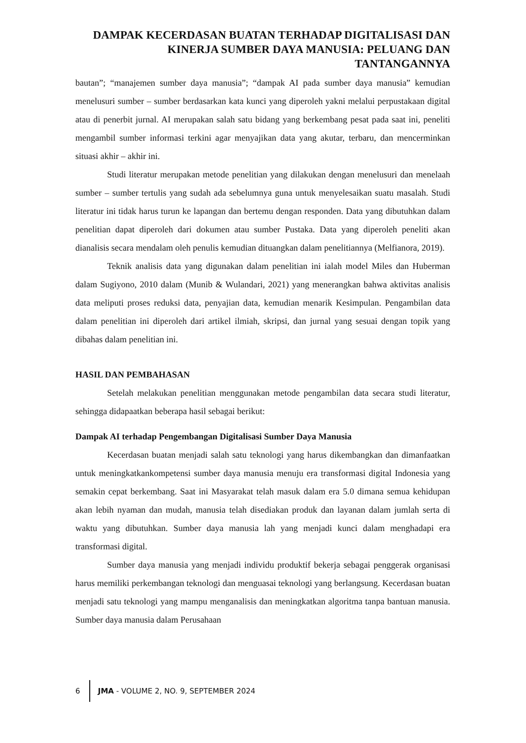DAMPAK KECERDASAN BUATAN TERHADAP DIGITALISASI DAN KINERJA SUMBER DAYA MANUSIA: PELUANG DAN TANTANGANNYA
bautan”; “manajemen sumber daya manusia”; “dampak AI pada sumber daya manusia” kemudian menelusuri sumber – sumber berdasarkan kata kunci yang diperoleh yakni melalui perpustakaan digital atau di penerbit jurnal. AI merupakan salah satu bidang yang berkembang pesat pada saat ini, peneliti mengambil sumber informasi terkini agar menyajikan data yang akutar, terbaru, dan mencerminkan situasi akhir – akhir ini.
Studi literatur merupakan metode penelitian yang dilakukan dengan menelusuri dan menelaah sumber – sumber tertulis yang sudah ada sebelumnya guna untuk menyelesaikan suatu masalah. Studi literatur ini tidak harus turun ke lapangan dan bertemu dengan responden. Data yang dibutuhkan dalam penelitian dapat diperoleh dari dokumen atau sumber Pustaka. Data yang diperoleh peneliti akan dianalisis secara mendalam oleh penulis kemudian dituangkan dalam penelitiannya (Melfianora, 2019).
Teknik analisis data yang digunakan dalam penelitian ini ialah model Miles dan Huberman dalam Sugiyono, 2010 dalam (Munib & Wulandari, 2021) yang menerangkan bahwa aktivitas analisis data meliputi proses reduksi data, penyajian data, kemudian menarik Kesimpulan. Pengambilan data dalam penelitian ini diperoleh dari artikel ilmiah, skripsi, dan jurnal yang sesuai dengan topik yang dibahas dalam penelitian ini.
HASIL DAN PEMBAHASAN
Setelah melakukan penelitian menggunakan metode pengambilan data secara studi literatur, sehingga didapaatkan beberapa hasil sebagai berikut:
Dampak AI terhadap Pengembangan Digitalisasi Sumber Daya Manusia
Kecerdasan buatan menjadi salah satu teknologi yang harus dikembangkan dan dimanfaatkan untuk meningkatkankompetensi sumber daya manusia menuju era transformasi digital Indonesia yang semakin cepat berkembang. Saat ini Masyarakat telah masuk dalam era 5.0 dimana semua kehidupan akan lebih nyaman dan mudah, manusia telah disediakan produk dan layanan dalam jumlah serta di waktu yang dibutuhkan. Sumber daya manusia lah yang menjadi kunci dalam menghadapi era transformasi digital.
Sumber daya manusia yang menjadi individu produktif bekerja sebagai penggerak organisasi harus memiliki perkembangan teknologi dan menguasai teknologi yang berlangsung. Kecerdasan buatan menjadi satu teknologi yang mampu menganalisis dan meningkatkan algoritma tanpa bantuan manusia. Sumber daya manusia dalam Perusahaan
6
JMA - VOLUME 2, NO. 9, SEPTEMBER 2024